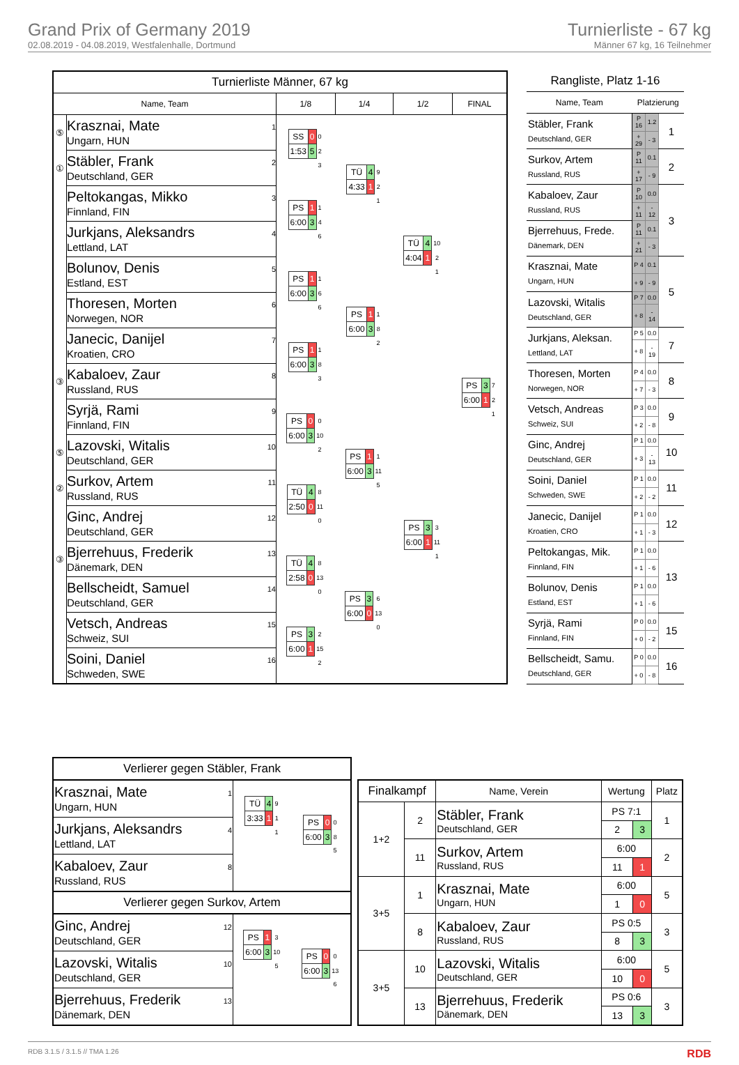Grand Prix of Germany 2019
02.08.2019 - 04.08.2019, Westfalenhalle, Dortmund
Turnierliste - 67 kg
Männer 67 kg, 16 Teilnehmer
| Turnierliste Männer, 67 kg | | | | | |
| --- | --- | --- | --- | --- | --- |
| Name, Team | | 1/8 | 1/4 | 1/2 | FINAL |
| ⑤ | 1 Krasznai, Mate Ungarn, HUN | / SS / 0 / 0 / / 1:53 / 5 / 2 / / / / 3 / | / TÜ / 4 / 9 / / 4:33 / 1 / 2 / / / / 1 / | / TÜ / 4 / 10 / / 4:04 / 1 / 2 / / / / 1 / | / PS / 3 / 7 / / 6:00 / 1 / 2 / / / / 1 / |
| ① | 2 Stäbler, Frank Deutschland, GER | | | | |
| | 3 Peltokangas, Mikko Finnland, FIN | / PS / 1 / 1 / / 6:00 / 3 / 4 / / / / 6 / | | | |
| | 4 Jurkjans, Aleksandrs Lettland, LAT | | | | |
| | 5 Bolunov, Denis Estland, EST | / PS / 1 / 1 / / 6:00 / 3 / 6 / / / / 6 / | / PS / 1 / 1 / / 6:00 / 3 / 8 / / / / 2 / | | |
| | 6 Thoresen, Morten Norwegen, NOR | | | | |
| | 7 Janecic, Danijel Kroatien, CRO | / PS / 1 / 1 / / 6:00 / 3 / 8 / / / / 3 / | | | |
| ③ | 8 Kabaloev, Zaur Russland, RUS | | | | |
| | 9 Syrjä, Rami Finnland, FIN | / PS / 0 / 0 / / 6:00 / 3 / 10 / / / / 2 / | / PS / 1 / 1 / / 6:00 / 3 / 11 / / / / 5 / | / PS / 3 / 3 / / 6:00 / 1 / 11 / / / / 1 / | |
| ⑤ | 10 Lazovski, Witalis Deutschland, GER | | | | |
| ② | 11 Surkov, Artem Russland, RUS | / TÜ / 4 / 8 / / 2:50 / 0 / 11 / / / / 0 / | | | |
| | 12 Ginc, Andrej Deutschland, GER | | | | |
| ③ | 13 Bjerrehuus, Frederik Dänemark, DEN | / TÜ / 4 / 8 / / 2:58 / 0 / 13 / / / / 0 / | / PS / 3 / 6 / / 6:00 / 0 / 13 / / / / 0 / | | |
| | 14 Bellscheidt, Samuel Deutschland, GER | | | | |
| | 15 Vetsch, Andreas Schweiz, SUI | / PS / 3 / 2 / / 6:00 / 1 / 15 / / / / 2 / | | | |
| | 16 Soini, Daniel Schweden, SWE | | | | |
| Rangliste, Platz 1-16 | | | |
| --- | --- | --- | --- |
| Name, Team | Platzierung | | |
| Stäbler, Frank Deutschland, GER | P 16 | 1.2 | 1 |
| | + 29 | - 3 | |
| Surkov, Artem Russland, RUS | P 11 | 0.1 | 2 |
| | + 17 | - 9 | |
| Kabaloev, Zaur Russland, RUS | P 10 | 0.0 | 3 |
| | + 11 | - 12 | |
| Bjerrehuus, Frede. Dänemark, DEN | P 11 | 0.1 | |
| | + 21 | - 3 | |
| Krasznai, Mate Ungarn, HUN | P 4 | 0.1 | 5 |
| | + 9 | - 9 | |
| Lazovski, Witalis Deutschland, GER | P 7 | 0.0 | |
| | + 8 | - 14 | |
| Jurkjans, Aleksan. Lettland, LAT | P 5 | 0.0 | 7 |
| | + 8 | - 19 | |
| Thoresen, Morten Norwegen, NOR | P 4 | 0.0 | 8 |
| | + 7 | - 3 | |
| Vetsch, Andreas Schweiz, SUI | P 3 | 0.0 | 9 |
| | + 2 | - 8 | |
| Ginc, Andrej Deutschland, GER | P 1 | 0.0 | 10 |
| | + 3 | - 13 | |
| Soini, Daniel Schweden, SWE | P 1 | 0.0 | 11 |
| | + 2 | - 2 | |
| Janecic, Danijel Kroatien, CRO | P 1 | 0.0 | 12 |
| | + 1 | - 3 | |
| Peltokangas, Mik. Finnland, FIN | P 1 | 0.0 | 13 |
| | + 1 | - 6 | |
| Bolunov, Denis Estland, EST | P 1 | 0.0 | |
| | + 1 | - 6 | |
| Syrjä, Rami Finnland, FIN | P 0 | 0.0 | 15 |
| | + 0 | - 2 | |
| Bellscheidt, Samu. Deutschland, GER | P 0 | 0.0 | 16 |
| | + 0 | - 8 | |
| Verlierer gegen Stäbler, Frank | | |
| --- | --- | --- |
| 1 Krasznai, Mate Ungarn, HUN | / TÜ / 4 / 9 / / 3:33 / 1 / 1 / / / / 1 / | / PS / 0 / 0 / / 6:00 / 3 / 8 / / / / 5 / |
| 4 Jurkjans, Aleksandrs Lettland, LAT | | |
| 8 Kabaloev, Zaur Russland, RUS | | |
| Verlierer gegen Surkov, Artem | | |
| 12 Ginc, Andrej Deutschland, GER | / PS / 1 / 3 / / 6:00 / 3 / 10 / / / / 5 / | / PS / 0 / 0 / / 6:00 / 3 / 13 / / / / 6 / |
| 10 Lazovski, Witalis Deutschland, GER | | |
| 13 Bjerrehuus, Frederik Dänemark, DEN | | |
| Finalkampf | | Name, Verein | Wertung | | Platz |
| --- | --- | --- | --- | --- | --- |
| 1+2 | 2 | Stäbler, Frank Deutschland, GER | PS 7:1 | | 1 |
| | | | 2 | 3 | |
| | 11 | Surkov, Artem Russland, RUS | 6:00 | | 2 |
| | | | 11 | 1 | |
| 3+5 | 1 | Krasznai, Mate Ungarn, HUN | 6:00 | | 5 |
| | | | 1 | 0 | |
| | 8 | Kabaloev, Zaur Russland, RUS | PS 0:5 | | 3 |
| | | | 8 | 3 | |
| 3+5 | 10 | Lazovski, Witalis Deutschland, GER | 6:00 | | 5 |
| | | | 10 | 0 | |
| | 13 | Bjerrehuus, Frederik Dänemark, DEN | PS 0:6 | | 3 |
| | | | 13 | 3 | |
RDB 3.1.5 / 3.1.5 // TMA 1.26 RDB